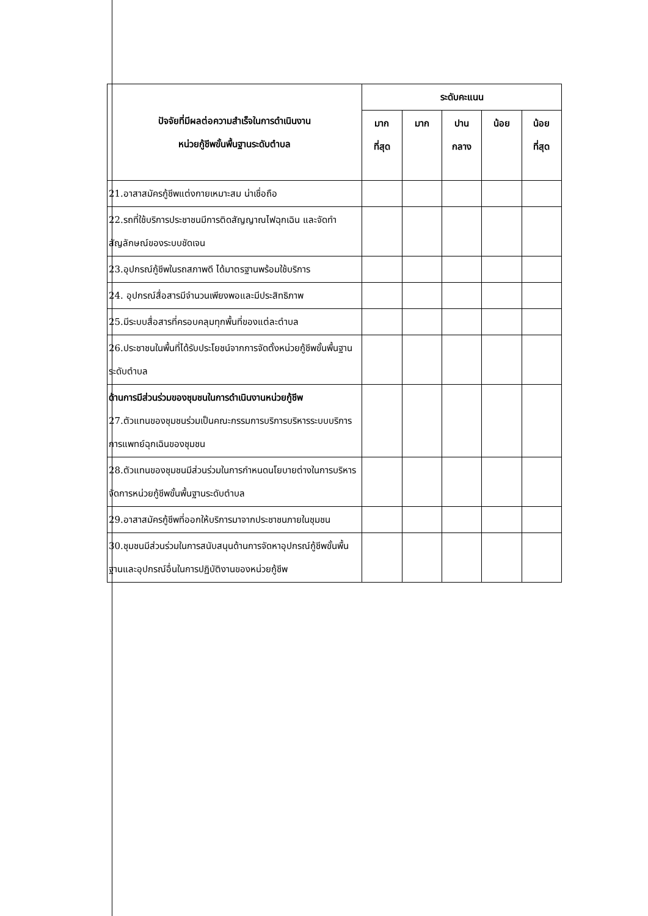| ปัจจัยที่มีผลต่อความสำเร็จในการดำเนินงาน หน่วยกู้ชีพขั้นพื้นฐานระดับตำบล | ระดับคะแนน | | | | |
| --- | --- | --- | --- | --- | --- |
| | มาก ที่สุด | มาก | ปาน กลาง | น้อย | น้อย ที่สุด |
| 21.อาสาสมัครกู้ชีพแต่งกายเหมาะสม น่าเชื่อถือ | | | | | |
| 22.รถที่ใช้บริการประชาชนมีการติดสัญญาณไฟฉุกเฉิน และจัดทำสัญลักษณ์ของระบบชัดเจน | | | | | |
| 23.อุปกรณ์กู้ชีพในรถสภาพดี ได้มาตรฐานพร้อมใช้บริการ | | | | | |
| 24. อุปกรณ์สื่อสารมีจำนวนเพียงพอและมีประสิทธิภาพ | | | | | |
| 25.มีระบบสื่อสารที่ครอบคลุมทุกพื้นที่ของแต่ละตำบล | | | | | |
| 26.ประชาชนในพื้นที่ได้รับประโยชน์จากการจัดตั้งหน่วยกู้ชีพขั้นพื้นฐานระดับตำบล | | | | | |
| ด้านการมีส่วนร่วมของชุมชนในการดำเนินงานหน่วยกู้ชีพ 27.ตัวแทนของชุมชนร่วมเป็นคณะกรรมการบริการบริหารระบบบริการการแพทย์ฉุกเฉินของชุมชน | | | | | |
| 28.ตัวแทนของชุมชนมีส่วนร่วมในการกำหนดนโยบายต่างในการบริหารจัดการหน่วยกู้ชีพขั้นพื้นฐานระดับตำบล | | | | | |
| 29.อาสาสมัครกู้ชีพที่ออกให้บริการมาจากประชาชนภายในชุมชน | | | | | |
| 30.ชุมชนมีส่วนร่วมในการสนับสนุนด้านการจัดหาอุปกรณ์กู้ชีพขั้นพื้นฐานและอุปกรณ์อื่นในการปฏิบัติงานของหน่วยกู้ชีพ | | | | | |